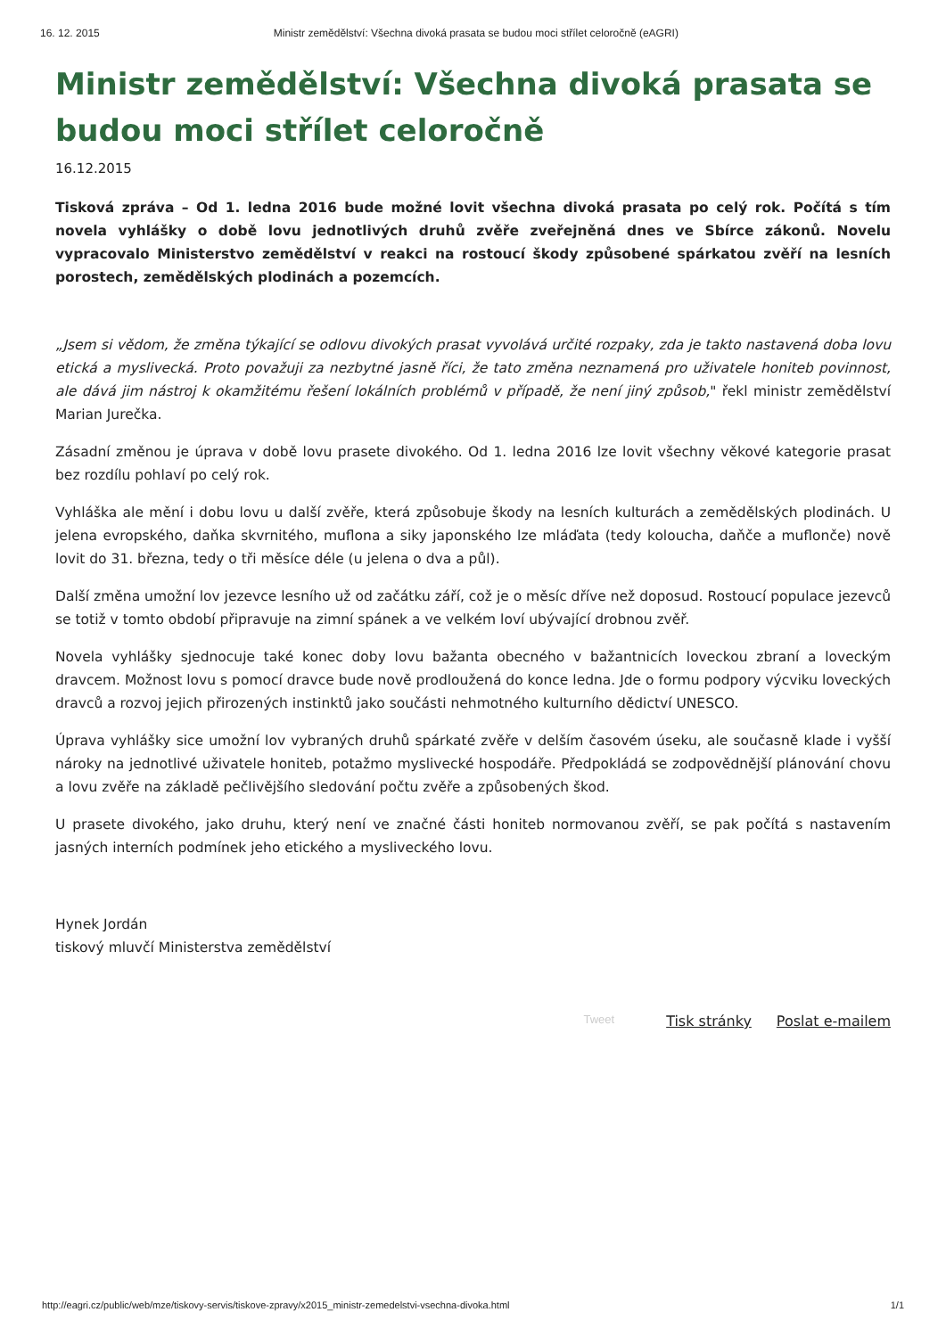16. 12. 2015 Ministr zemědělství: Všechna divoká prasata se budou moci střílet celoročně (eAGRI)
Ministr zemědělství: Všechna divoká prasata se budou moci střílet celoročně
16.12.2015
Tisková zpráva – Od 1. ledna 2016 bude možné lovit všechna divoká prasata po celý rok. Počítá s tím novela vyhlášky o době lovu jednotlivých druhů zvěře zveřejněná dnes ve Sbírce zákonů. Novelu vypracovalo Ministerstvo zemědělství v reakci na rostoucí škody způsobené spárkatou zvěří na lesních porostech, zemědělských plodinách a pozemcích.
„Jsem si vědom, že změna týkající se odlovu divokých prasat vyvolává určité rozpaky, zda je takto nastavená doba lovu etická a myslivecká. Proto považuji za nezbytné jasně říci, že tato změna neznamená pro uživatele honiteb povinnost, ale dává jim nástroj k okamžitému řešení lokálních problémů v případě, že není jiný způsob," řekl ministr zemědělství Marian Jurečka.
Zásadní změnou je úprava v době lovu prasete divokého. Od 1. ledna 2016 lze lovit všechny věkové kategorie prasat bez rozdílu pohlaví po celý rok.
Vyhláška ale mění i dobu lovu u další zvěře, která způsobuje škody na lesních kulturách a zemědělských plodinách. U jelena evropského, daňka skvrnitého, muflona a siky japonského lze mláďata (tedy koloucha, daňče a muflonče) nově lovit do 31. března, tedy o tři měsíce déle (u jelena o dva a půl).
Další změna umožní lov jezevce lesního už od začátku září, což je o měsíc dříve než doposud. Rostoucí populace jezevců se totiž v tomto období připravuje na zimní spánek a ve velkém loví ubývající drobnou zvěř.
Novela vyhlášky sjednocuje také konec doby lovu bažanta obecného v bažantnicích loveckou zbraní a loveckým dravcem. Možnost lovu s pomocí dravce bude nově prodloužená do konce ledna. Jde o formu podpory výcviku loveckých dravců a rozvoj jejich přirozených instinktů jako součásti nehmotného kulturního dědictví UNESCO.
Úprava vyhlášky sice umožní lov vybraných druhů spárkaté zvěře v delším časovém úseku, ale současně klade i vyšší nároky na jednotlivé uživatele honiteb, potažmo myslivecké hospodáře. Předpokládá se zodpovědnější plánování chovu a lovu zvěře na základě pečlivějšího sledování počtu zvěře a způsobených škod.
U prasete divokého, jako druhu, který není ve značné části honiteb normovanou zvěří, se pak počítá s nastavením jasných interních podmínek jeho etického a mysliveckého lovu.
Hynek Jordán
tiskový mluvčí Ministerstva zemědělství
Tweet Tisk stránky Poslat e-mailem
http://eagri.cz/public/web/mze/tiskovy-servis/tiskove-zpravy/x2015_ministr-zemedelstvi-vsechna-divoka.html 1/1